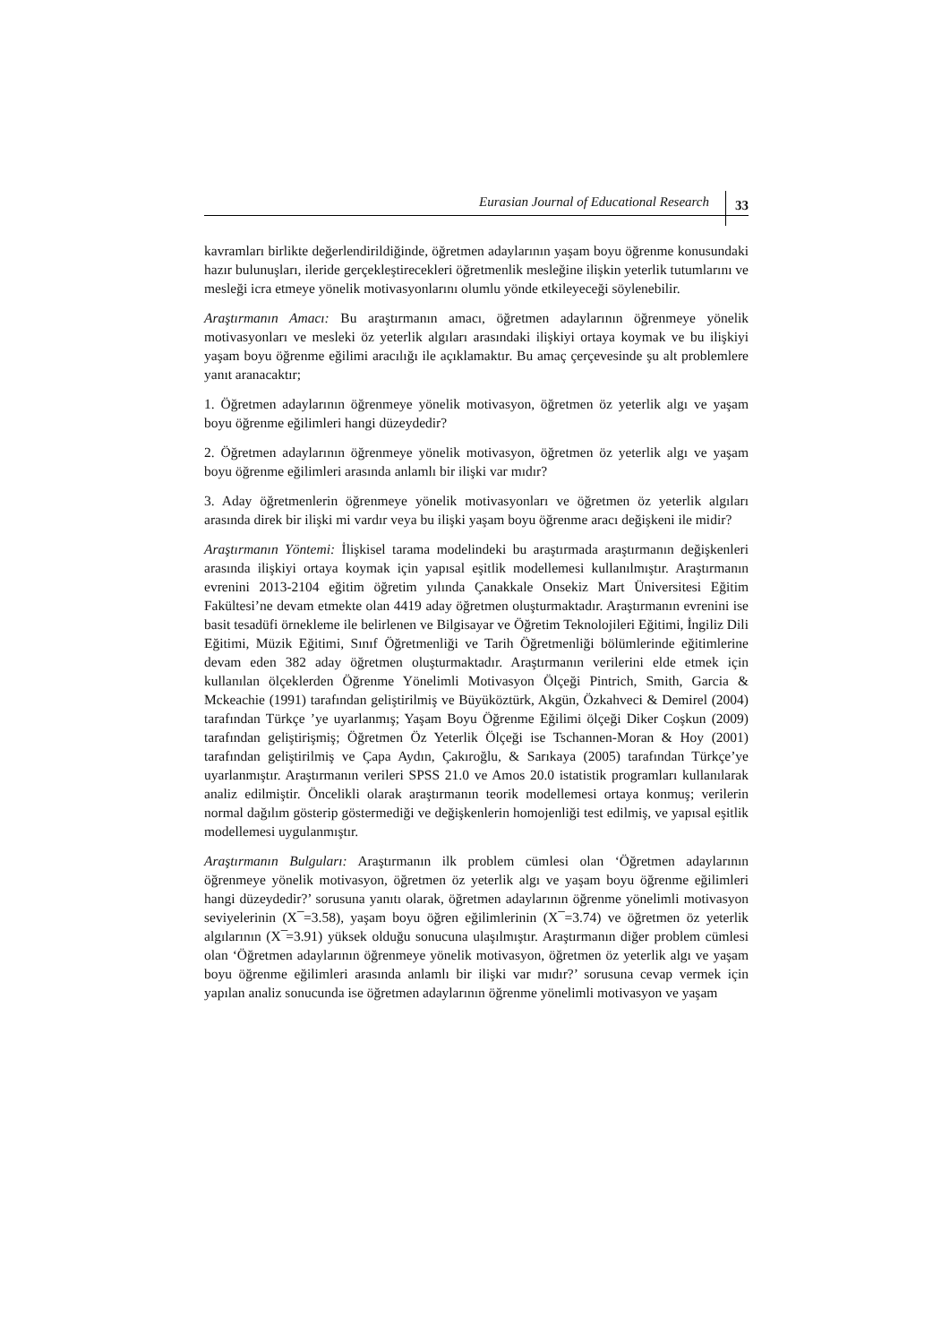Eurasian Journal of Educational Research 33
kavramları birlikte değerlendirildiğinde, öğretmen adaylarının yaşam boyu öğrenme konusundaki hazır bulunuşları, ileride gerçekleştirecekleri öğretmenlik mesleğine ilişkin yeterlik tutumlarını ve mesleği icra etmeye yönelik motivasyonlarını olumlu yönde etkileyeceği söylenebilir.
Araştırmanın Amacı: Bu araştırmanın amacı, öğretmen adaylarının öğrenmeye yönelik motivasyonları ve mesleki öz yeterlik algıları arasındaki ilişkiyi ortaya koymak ve bu ilişkiyi yaşam boyu öğrenme eğilimi aracılığı ile açıklamaktır. Bu amaç çerçevesinde şu alt problemlere yanıt aranacaktır;
1. Öğretmen adaylarının öğrenmeye yönelik motivasyon, öğretmen öz yeterlik algı ve yaşam boyu öğrenme eğilimleri hangi düzeydedir?
2. Öğretmen adaylarının öğrenmeye yönelik motivasyon, öğretmen öz yeterlik algı ve yaşam boyu öğrenme eğilimleri arasında anlamlı bir ilişki var mıdır?
3. Aday öğretmenlerin öğrenmeye yönelik motivasyonları ve öğretmen öz yeterlik algıları arasında direk bir ilişki mi vardır veya bu ilişki yaşam boyu öğrenme aracı değişkeni ile midir?
Araştırmanın Yöntemi: İlişkisel tarama modelindeki bu araştırmada araştırmanın değişkenleri arasında ilişkiyi ortaya koymak için yapısal eşitlik modellemesi kullanılmıştır. Araştırmanın evrenini 2013-2104 eğitim öğretim yılında Çanakkale Onsekiz Mart Üniversitesi Eğitim Fakültesi’ne devam etmekte olan 4419 aday öğretmen oluşturmaktadır. Araştırmanın evrenini ise basit tesadüfi örnekleme ile belirlenen ve Bilgisayar ve Öğretim Teknolojileri Eğitimi, İngiliz Dili Eğitimi, Müzik Eğitimi, Sınıf Öğretmenliği ve Tarih Öğretmenliği bölümlerinde eğitimlerine devam eden 382 aday öğretmen oluşturmaktadır. Araştırmanın verilerini elde etmek için kullanılan ölçeklerden Öğrenme Yönelimli Motivasyon Ölçeği Pintrich, Smith, Garcia & Mckeachie (1991) tarafından geliştirilmiş ve Büyüköztürk, Akgün, Özkahveci & Demirel (2004) tarafından Türkçe ’ye uyarlanmış; Yaşam Boyu Öğrenme Eğilimi ölçeği Diker Coşkun (2009) tarafından geliştirişmiş; Öğretmen Öz Yeterlik Ölçeği ise Tschannen-Moran & Hoy (2001) tarafından geliştirilmiş ve Çapa Aydın, Çakıroğlu, & Sarıkaya (2005) tarafından Türkçe’ye uyarlanmıştır. Araştırmanın verileri SPSS 21.0 ve Amos 20.0 istatistik programları kullanılarak analiz edilmiştir. Öncelikli olarak araştırmanın teorik modellemesi ortaya konmuş; verilerin normal dağılım gösterip göstermediği ve değişkenlerin homojenliği test edilmiş, ve yapısal eşitlik modellemesi uygulanmıştır.
Araştırmanın Bulguları: Araştırmanın ilk problem cümlesi olan ‘Öğretmen adaylarının öğrenmeye yönelik motivasyon, öğretmen öz yeterlik algı ve yaşam boyu öğrenme eğilimleri hangi düzeydedir?’ sorusuna yanıtı olarak, öğretmen adaylarının öğrenme yönelimli motivasyon seviyelerinin (X ̅=3.58), yaşam boyu öğren eğilimlerinin (X ̅=3.74) ve öğretmen öz yeterlik algılarının (X ̅=3.91) yüksek olduğu sonucuna ulaşılmıştır. Araştırmanın diğer problem cümlesi olan ‘Öğretmen adaylarının öğrenmeye yönelik motivasyon, öğretmen öz yeterlik algı ve yaşam boyu öğrenme eğilimleri arasında anlamlı bir ilişki var mıdır?’ sorusuna cevap vermek için yapılan analiz sonucunda ise öğretmen adaylarının öğrenme yönelimli motivasyon ve yaşam